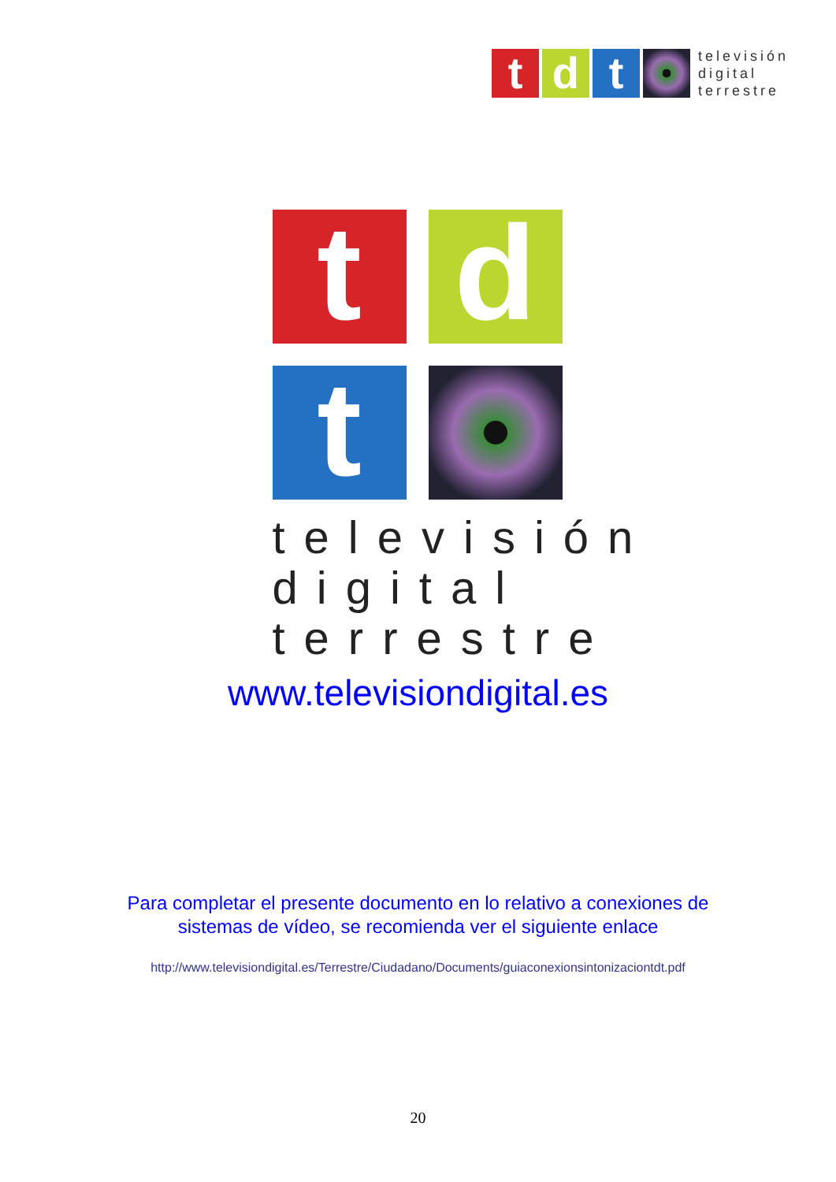td t
televisión
digital
terrestre
td t
televisión
digital
terrestre
www.televisiondigital.es
Para completar el presente documento en lo relativo a conexiones de
sistemas de vídeo, se recomienda ver el siguiente enlace
http://www.televisiondigital.es/Terrestre/Ciudadano/Documents/guiaconexionsintonizaciontdt.pdf
20